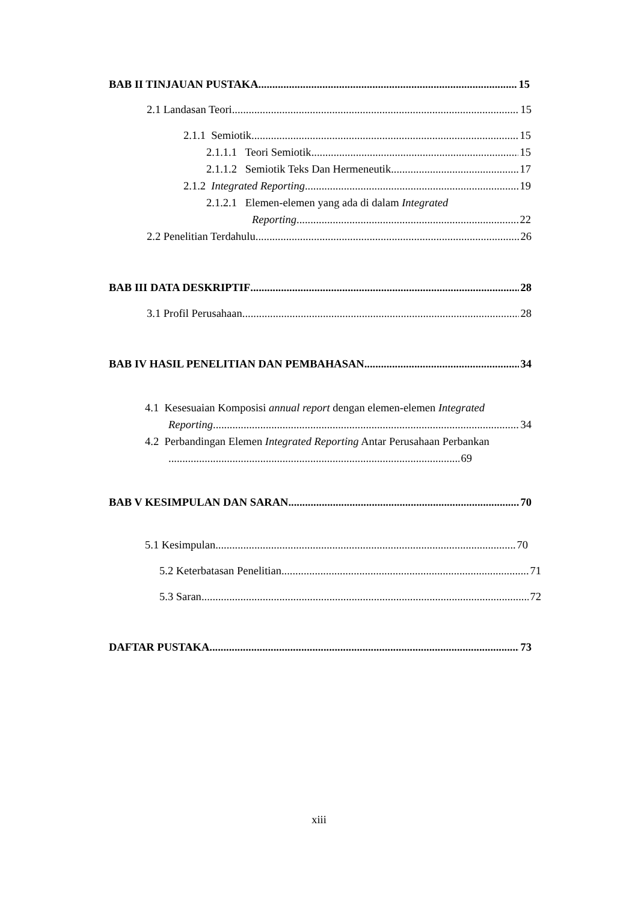BAB II TINJAUAN PUSTAKA 15
2.1 Landasan Teori 15
2.1.1 Semiotik 15
2.1.1.1 Teori Semiotik 15
2.1.1.2 Semiotik Teks Dan Hermeneutik 17
2.1.2 Integrated Reporting 19
2.1.2.1 Elemen-elemen yang ada di dalam Integrated
Reporting 22
2.2 Penelitian Terdahulu 26
BAB III DATA DESKRIPTIF 28
3.1 Profil Perusahaan 28
BAB IV HASIL PENELITIAN DAN PEMBAHASAN 34
4.1 Kesesuaian Komposisi annual report dengan elemen-elemen Integrated
Reporting 34
4.2 Perbandingan Elemen Integrated Reporting Antar Perusahaan Perbankan
69
BAB V KESIMPULAN DAN SARAN 70
5.1 Kesimpulan 70
5.2 Keterbatasan Penelitian 71
5.3 Saran 72
DAFTAR PUSTAKA 73
xiii